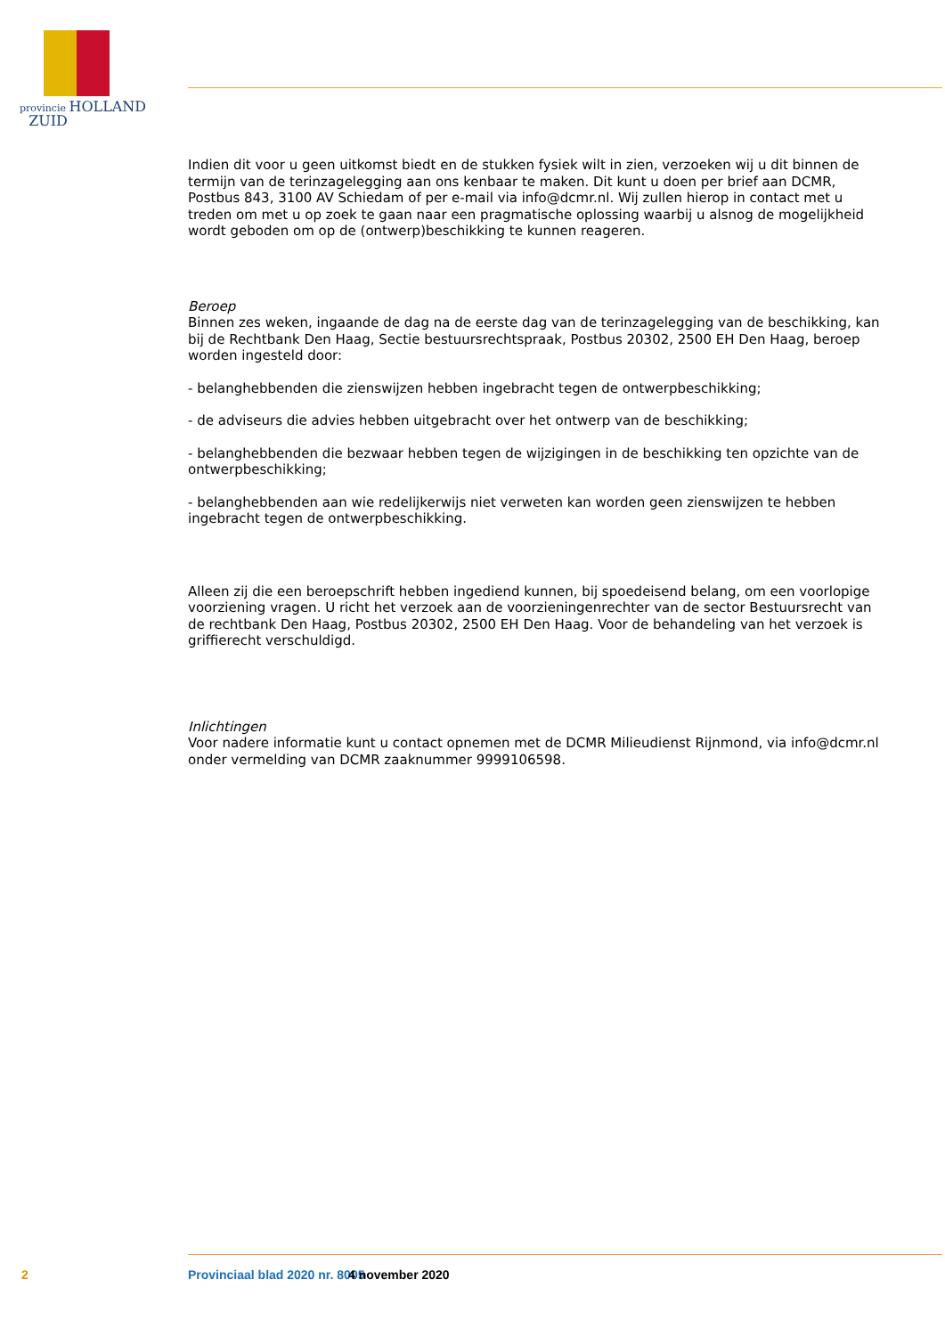provincie HOLLAND
ZUID
Indien dit voor u geen uitkomst biedt en de stukken fysiek wilt in zien, verzoeken wij u dit binnen de termijn van de terinzagelegging aan ons kenbaar te maken. Dit kunt u doen per brief aan DCMR, Postbus 843, 3100 AV Schiedam of per e-mail via info@dcmr.nl. Wij zullen hierop in contact met u treden om met u op zoek te gaan naar een pragmatische oplossing waarbij u alsnog de mogelijkheid wordt geboden om op de (ontwerp)beschikking te kunnen reageren.
Beroep
Binnen zes weken, ingaande de dag na de eerste dag van de terinzagelegging van de beschikking, kan bij de Rechtbank Den Haag, Sectie bestuursrechtspraak, Postbus 20302, 2500 EH Den Haag, beroep worden ingesteld door:
- belanghebbenden die zienswijzen hebben ingebracht tegen de ontwerpbeschikking;
- de adviseurs die advies hebben uitgebracht over het ontwerp van de beschikking;
- belanghebbenden die bezwaar hebben tegen de wijzigingen in de beschikking ten opzichte van de ontwerpbeschikking;
- belanghebbenden aan wie redelijkerwijs niet verweten kan worden geen zienswijzen te hebben ingebracht tegen de ontwerpbeschikking.
Alleen zij die een beroepschrift hebben ingediend kunnen, bij spoedeisend belang, om een voorlopige voorziening vragen. U richt het verzoek aan de voorzieningenrechter van de sector Bestuursrecht van de rechtbank Den Haag, Postbus 20302, 2500 EH Den Haag. Voor de behandeling van het verzoek is griffierecht verschuldigd.
Inlichtingen
Voor nadere informatie kunt u contact opnemen met de DCMR Milieudienst Rijnmond, via info@dcmr.nl onder vermelding van DCMR zaaknummer 9999106598.
2 Provinciaal blad 2020 nr. 8005 4 november 2020